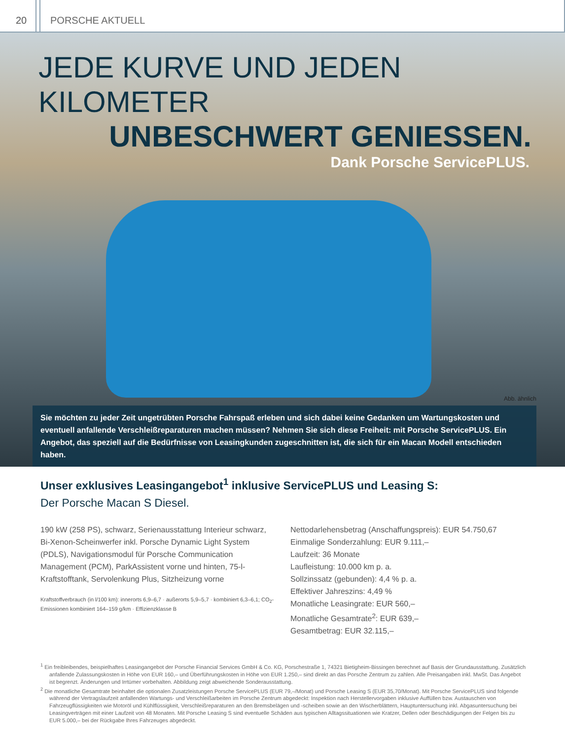20 PORSCHE AKTUELL
JEDE KURVE UND JEDEN KILOMETER
UNBESCHWERT GENIESSEN.
Dank Porsche ServicePLUS.
Abb. ähnlich
Sie möchten zu jeder Zeit ungetrübten Porsche Fahrspaß erleben und sich dabei keine Gedanken um Wartungskosten und eventuell anfallende Verschleißreparaturen machen müssen? Nehmen Sie sich diese Freiheit: mit Porsche ServicePLUS. Ein Angebot, das speziell auf die Bedürfnisse von Leasingkunden zugeschnitten ist, die sich für ein Macan Modell ent­schieden haben.
Unser exklusives Leasingangebot<sup>1</sup> inklusive ServicePLUS und Leasing S:
Der Porsche Macan S Diesel.
190 kW (258 PS), schwarz, Serienausstattung Interieur schwarz, Bi-Xenon-Scheinwerfer inkl. Porsche Dynamic Light System (PDLS), Navigationsmodul für Porsche Communication Management (PCM), ParkAssistent vorne und hinten, 75-l-Kraftstofftank, Servolenkung Plus, Sitzheizung vorne
Kraftstoffverbrauch (in l/100 km): innerorts 6,9–6,7 · außerorts 5,9–5,7 · kombiniert 6,3–6,1; CO<sub>2</sub>-Emissionen kombiniert 164–159 g/km · Effizienzklasse B
Nettodarlehensbetrag (Anschaffungspreis): EUR 54.750,67
Einmalige Sonderzahlung: EUR 9.111,–
Laufzeit: 36 Monate
Laufleistung: 10.000 km p. a.
Sollzinssatz (gebunden): 4,4 % p. a.
Effektiver Jahreszins: 4,49 %
Monatliche Leasingrate: EUR 560,–
Monatliche Gesamtrate<sup>2</sup>: EUR 639,–
Gesamtbetrag: EUR 32.115,–
<sup>1</sup> Ein freibleibendes, beispielhaftes Leasingangebot der Porsche Financial Services GmbH & Co. KG, Porschestraße 1, 74321 Bietigheim-Bissingen berechnet auf Basis der Grund­ausstattung. Zusätzlich anfallende Zulassungskosten in Höhe von EUR 160,– und Überführungskosten in Höhe von EUR 1.250,– sind direkt an das Porsche Zentrum zu zahlen. Alle Preisangaben inkl. MwSt. Das Angebot ist begrenzt. Änderungen und Irrtümer vorbehalten. Abbildung zeigt abweichende Sonderausstattung.
<sup>2</sup> Die monatliche Gesamtrate beinhaltet die optionalen Zusatzleistungen Porsche ServicePLUS (EUR 79,–/Monat) und Porsche Leasing S (EUR 35,70/Monat). Mit Porsche Service­PLUS sind folgende während der Vertragslaufzeit anfallenden Wartungs- und Verschleißarbeiten im Porsche Zentrum abgedeckt: Inspektion nach Herstellervorgaben inklusive Auffüllen bzw. Austauschen von Fahrzeugflüssigkeiten wie Motoröl und Kühlflüssigkeit, Verschleißreparaturen an den Bremsbelägen und -scheiben sowie an den Wischerblättern, Hauptuntersuchung inkl. Abgasuntersuchung bei Leasingverträgen mit einer Laufzeit von 48 Monaten. Mit Porsche Leasing S sind eventuelle Schäden aus typischen Alltagssitua­tionen wie Kratzer, Dellen oder Beschädigungen der Felgen bis zu EUR 5.000,– bei der Rückgabe Ihres Fahrzeuges abgedeckt.